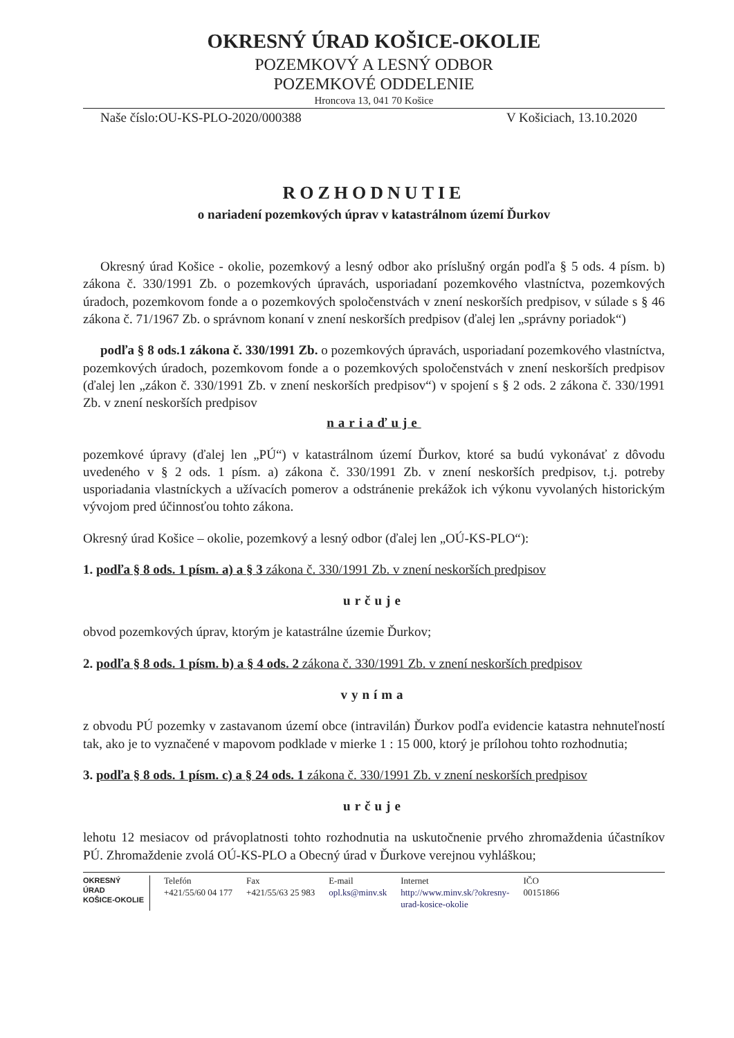OKRESNÝ ÚRAD KOŠICE-OKOLIE
POZEMKOVÝ A LESNÝ ODBOR
POZEMKOVÉ ODDELENIE
Hroncova 13, 041 70 Košice
Naše číslo:OU-KS-PLO-2020/000388 V Košiciach, 13.10.2020
ROZHODNUTIE
o nariadení pozemkových úprav v katastrálnom území Ďurkov
Okresný úrad Košice - okolie, pozemkový a lesný odbor ako príslušný orgán podľa § 5 ods. 4 písm. b) zákona č. 330/1991 Zb. o pozemkových úpravách, usporiadaní pozemkového vlastníctva, pozemkových úradoch, pozemkovom fonde a o pozemkových spoločenstvách v znení neskorších predpisov, v súlade s § 46 zákona č. 71/1967 Zb. o správnom konaní v znení neskorších predpisov (ďalej len „správny poriadok“)
podľa § 8 ods.1 zákona č. 330/1991 Zb. o pozemkových úpravách, usporiadaní pozemkového vlastníctva, pozemkových úradoch, pozemkovom fonde a o pozemkových spoločenstvách v znení neskorších predpisov (ďalej len „zákon č. 330/1991 Zb. v znení neskorších predpisov“) v spojení s § 2 ods. 2 zákona č. 330/1991 Zb. v znení neskorších predpisov
nariaďuje
pozemkové úpravy (ďalej len „PÚ“) v katastrálnom území Ďurkov, ktoré sa budú vykonávať z dôvodu uvedeného v § 2 ods. 1 písm. a) zákona č. 330/1991 Zb. v znení neskorších predpisov, t.j. potreby usporiadania vlastníckych a užívacích pomerov a odstránenie prekážok ich výkonu vyvolaných historickým vývojom pred účinnosťou tohto zákona.
Okresný úrad Košice – okolie, pozemkový a lesný odbor (ďalej len „OÚ-KS-PLO“):
1. podľa § 8 ods. 1 písm. a) a § 3 zákona č. 330/1991 Zb. v znení neskorších predpisov
určuje
obvod pozemkových úprav, ktorým je katastrálne územie Ďurkov;
2. podľa § 8 ods. 1 písm. b) a § 4 ods. 2 zákona č. 330/1991 Zb. v znení neskorších predpisov
vyníma
z obvodu PÚ pozemky v zastavanom území obce (intravilán) Ďurkov podľa evidencie katastra nehnuteľností tak, ako je to vyznačené v mapovom podklade v mierke 1 : 15 000, ktorý je prílohou tohto rozhodnutia;
3. podľa § 8 ods. 1 písm. c) a § 24 ods. 1 zákona č. 330/1991 Zb. v znení neskorších predpisov
určuje
lehotu 12 mesiacov od právoplatnosti tohto rozhodnutia na uskutočnenie prvého zhromaždenia účastníkov PÚ. Zhromaždenie zvolá OÚ-KS-PLO a Obecný úrad v Ďurkove verejnou vyhláškou;
OKRESNÝ
ÚRAD
KOŠICE-OKOLIE
Telefón
+421/55/60 04 177
Fax
+421/55/63 25 983
E-mail
opl.ks@minv.sk
Internet
http://www.minv.sk/?okresny-
urad-kosice-okolie
IČO
00151866